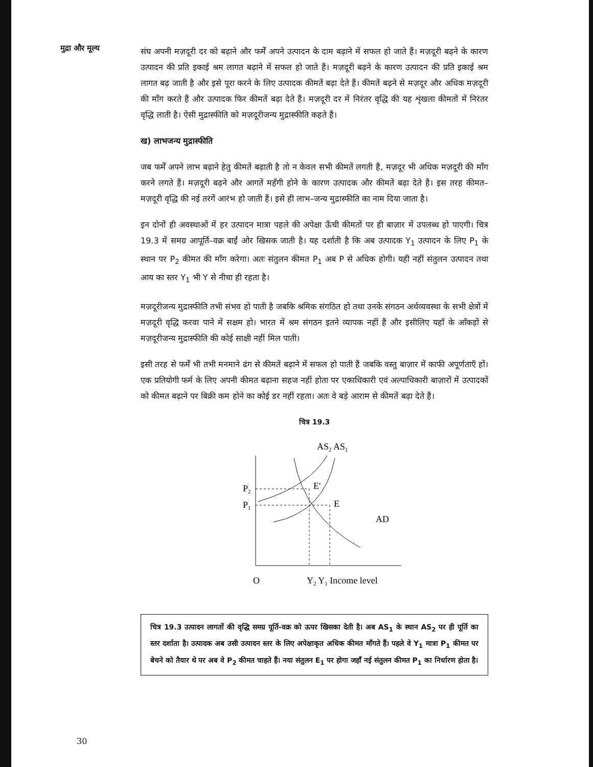मुद्रा और मूल्य
संघ अपनी मज़दूरी दर को बढ़ाने और फर्में अपने उत्पादन के दाम बढ़ाने में सफल हो जाते हैं। मज़दूरी बढ़ने के कारण उत्पादन की प्रति इकाई श्रम लागत बढ़ाने में सफल हो जाते हैं। मज़दूरी बढ़ने के कारण उत्पादन की प्रति इकाई श्रम लागत बढ़ जाती है और इसे पूरा करने के लिए उत्पादक कीमतें बढ़ा देते हैं। कीमतें बढ़ने से मज़दूर और अधिक मज़दूरी की माँग करते हैं और उत्पादक फिर कीमतें बढ़ा देते हैं। मज़दूरी दर में निरंतर वृद्धि की यह शृंखला कीमतों में निरंतर वृद्धि लाती है। ऐसी मुद्रास्फीति को मज़दूरीजन्य मुद्रास्फीति कहते हैं।
ख) लाभजन्य मुद्रास्फीति
जब फर्में अपने लाभ बढ़ाने हेतु कीमतें बढ़ाती है तो न केवल सभी कीमतें लगती हैं, मज़दूर भी अधिक मज़दूरी की माँग करने लगते हैं। मज़दूरी बढ़ने और आगतें महँगी होने के कारण उत्पादक और कीमतें बढ़ा देते हैं। इस तरह कीमत–मज़दूरी वृद्धि की नई तरंगें आरंभ हो जाती हैं। इसे ही लाभ–जन्य मुद्रास्फीति का नाम दिया जाता है।
इन दोनों ही अवस्थाओं में हर उत्पादन मात्रा पहले की अपेक्षा ऊँची कीमतों पर ही बाज़ार में उपलब्ध हो पाएगी। चित्र 19.3 में समग्र आपूर्ति–वक्र बाईं ओर खिसक जाती है। यह दर्शाती है कि अब उत्पादक Y<sub>1</sub> उत्पादन के लिए P<sub>1</sub> के स्थान पर P<sub>2</sub> कीमत की माँग करेगा। अतः संतुलन कीमत P<sub>1</sub> अब P से अधिक होगी। यही नहीं संतुलन उत्पादन तथा आय का स्तर Y<sub>1</sub> भी Y से नीचा ही रहता है।
मज़दूरीजन्य मुद्रास्फीति तभी संभव हो पाती है जबकि श्रमिक संगठित हो तथा उनके संगठन अर्थव्यवस्था के सभी क्षेत्रों में मज़दूरी वृद्धि करवा पाने में सक्षम हो। भारत में श्रम संगठन इतने व्यापक नहीं हैं और इसीलिए यहाँ के आँकड़ों से मज़दूरीजन्य मुद्रास्फीति की कोई साक्षी नहीं मिल पाती।
इसी तरह से फर्में भी तभी मनमाने ढंग से कीमतें बढ़ाने में सफल हो पाती हैं जबकि वस्तु बाज़ार में काफी अपूर्णताएँ हों। एक प्रतियोगी फर्म के लिए अपनी कीमत बढ़ाना सहज नहीं होता पर एकाधिकारी एवं अल्पाधिकारी बाज़ारों में उत्पादकों को कीमत बढ़ाने पर बिक्री कम होने का कोई डर नहीं रहता। अतः वे बड़े आराम से कीमतें बढ़ा देते हैं।
चित्र 19.3
AS2 AS1
P2
P1
E'
E
AD
O
Y2 Y1 Income level
चित्र 19.3 उत्पादन लागतों की वृद्धि समग्र पूर्ति-वक्र को ऊपर खिसका देती है। अब AS<sub>1</sub> के स्थान AS<sub>2</sub> पर ही पूर्ति का स्तर दर्शाता है। उत्पादक अब उसी उत्पादन स्तर के लिए अपेक्षाकृत अधिक कीमत माँगते हैं। पहले वे Y<sub>1</sub> मात्रा P<sub>1</sub> कीमत पर बेचने को तैयार थे पर अब वे P<sub>2</sub> कीमत चाहते हैं। नया संतुलन E<sub>1</sub> पर होगा जहाँ नई संतुलन कीमत P<sub>1</sub> का निर्धारण होता है।
30